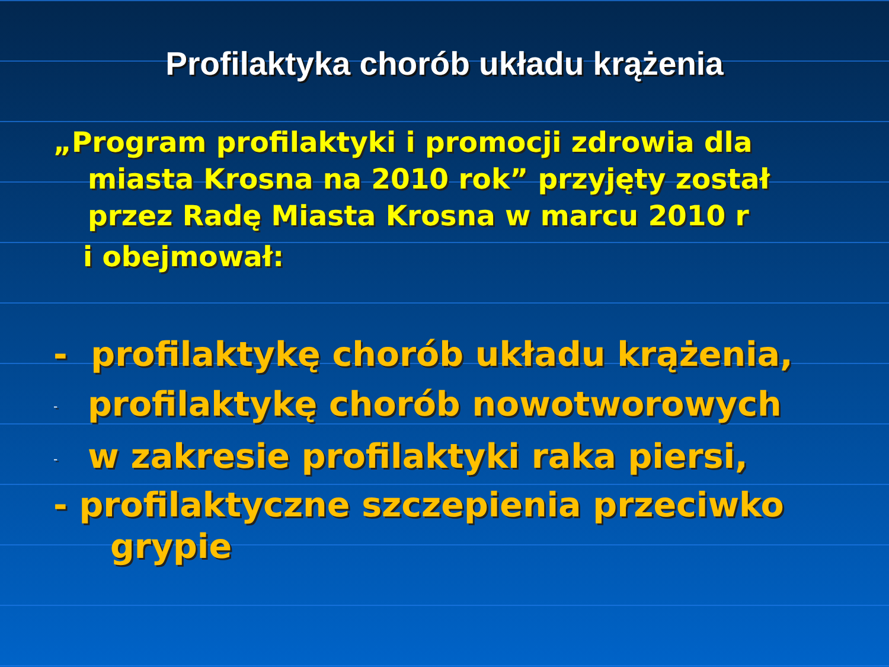Profilaktyka chorób układu krążenia
„Program profilaktyki i promocji zdrowia dla miasta Krosna na 2010 rok” przyjęty został przez Radę Miasta Krosna w marcu 2010 r
i obejmował:
- profilaktykę chorób układu krążenia,
- profilaktykę chorób nowotworowych
- w zakresie profilaktyki raka piersi,
- profilaktyczne szczepienia przeciwko
grypie